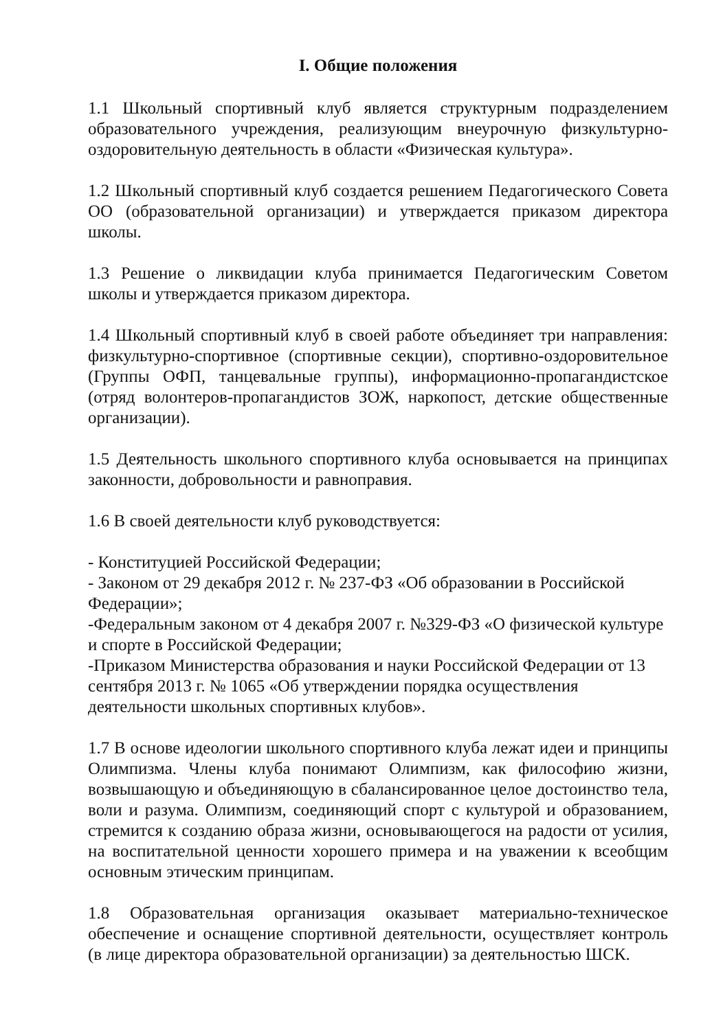I. Общие положения
1.1 Школьный спортивный клуб является структурным подразделением образовательного учреждения, реализующим внеурочную физкультурно-оздоровительную деятельность в области «Физическая культура».
1.2 Школьный спортивный клуб создается решением Педагогического Совета ОО (образовательной организации) и утверждается приказом директора школы.
1.3 Решение о ликвидации клуба принимается Педагогическим Советом школы и утверждается приказом директора.
1.4 Школьный спортивный клуб в своей работе объединяет три направления: физкультурно-спортивное (спортивные секции), спортивно-оздоровительное (Группы ОФП, танцевальные группы), информационно-пропагандистское (отряд волонтеров-пропагандистов ЗОЖ, наркопост, детские общественные организации).
1.5 Деятельность школьного спортивного клуба основывается на принципах законности, добровольности и равноправия.
1.6 В своей деятельности клуб руководствуется:
- Конституцией Российской Федерации;
- Законом от 29 декабря 2012 г. № 237-ФЗ «Об образовании в Российской Федерации»;
-Федеральным законом от 4 декабря 2007 г. №329-ФЗ «О физической культуре и спорте в Российской Федерации;
-Приказом Министерства образования и науки Российской Федерации от 13 сентября 2013 г. № 1065 «Об утверждении порядка осуществления деятельности школьных спортивных клубов».
1.7 В основе идеологии школьного спортивного клуба лежат идеи и принципы Олимпизма. Члены клуба понимают Олимпизм, как философию жизни, возвышающую и объединяющую в сбалансированное целое достоинство тела, воли и разума. Олимпизм, соединяющий спорт с культурой и образованием, стремится к созданию образа жизни, основывающегося на радости от усилия, на воспитательной ценности хорошего примера и на уважении к всеобщим основным этическим принципам.
1.8 Образовательная организация оказывает материально-техническое обеспечение и оснащение спортивной деятельности, осуществляет контроль (в лице директора образовательной организации) за деятельностью ШСК.